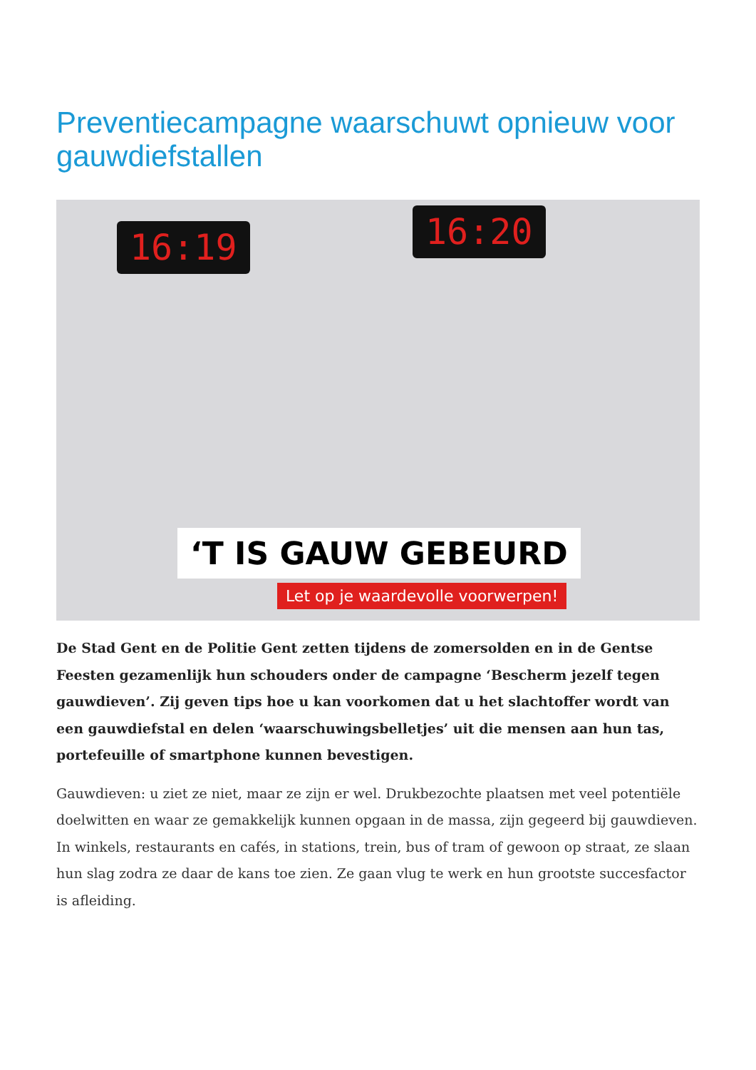Preventiecampagne waarschuwt opnieuw voor gauwdiefstallen
16:19 16:20
‘T IS GAUW GEBEURD
Let op je waardevolle voorwerpen!
De Stad Gent en de Politie Gent zetten tijdens de zomersolden en in de Gentse Feesten gezamenlijk hun schouders onder de campagne ‘Bescherm jezelf tegen gauwdieven’. Zij geven tips hoe u kan voorkomen dat u het slachtoffer wordt van een gauwdiefstal en delen ‘waarschuwingsbelletjes’ uit die mensen aan hun tas, portefeuille of smartphone kunnen bevestigen.
Gauwdieven: u ziet ze niet, maar ze zijn er wel. Drukbezochte plaatsen met veel potentiële doelwitten en waar ze gemakkelijk kunnen opgaan in de massa, zijn gegeerd bij gauwdieven. In winkels, restaurants en cafés, in stations, trein, bus of tram of gewoon op straat, ze slaan hun slag zodra ze daar de kans toe zien. Ze gaan vlug te werk en hun grootste succesfactor is afleiding.